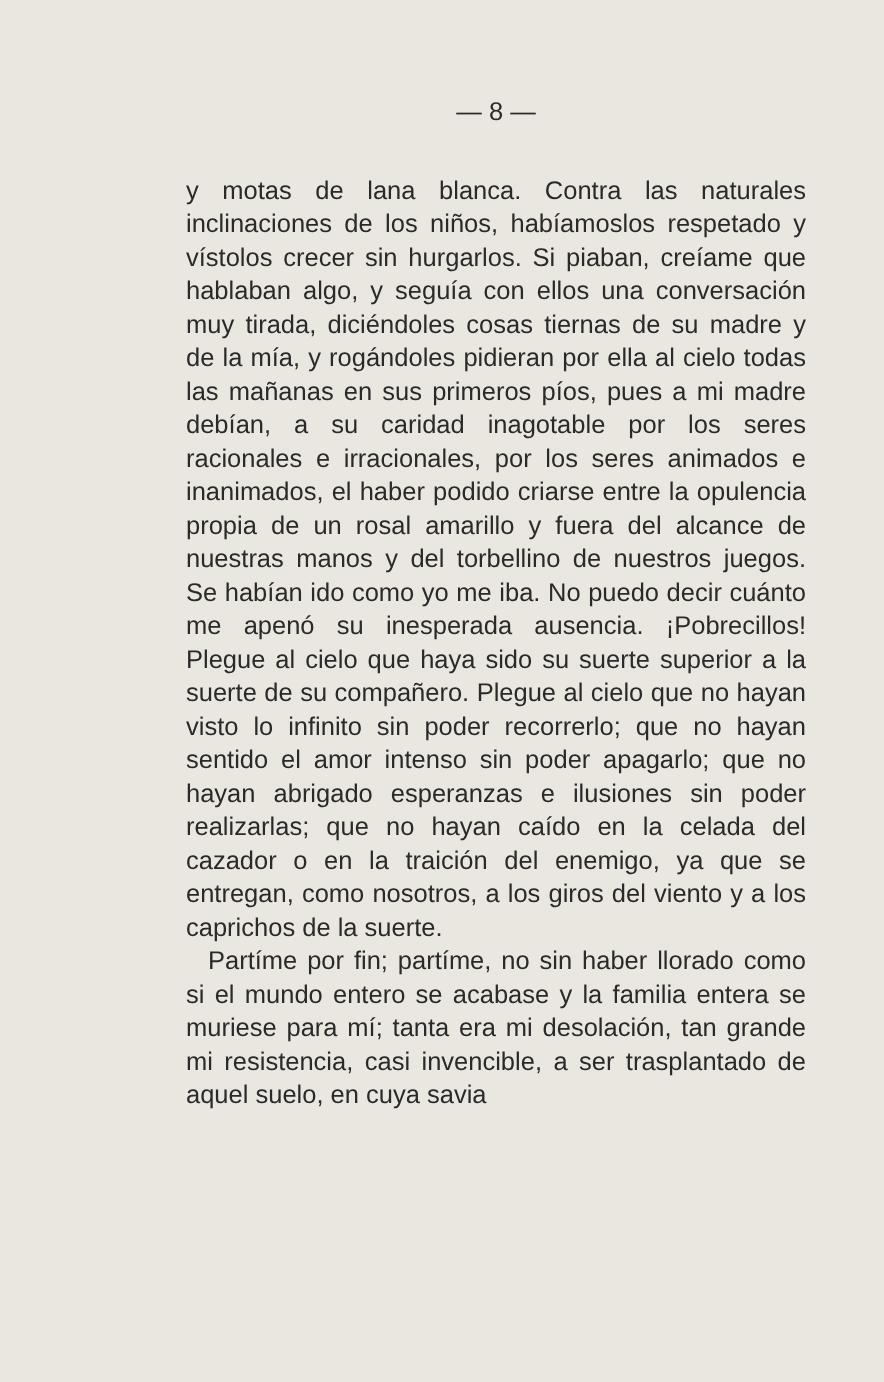— 8 —
y motas de lana blanca. Contra las naturales inclinaciones de los niños, habíamoslos respetado y vístolos crecer sin hurgarlos. Si piaban, creíame que hablaban algo, y seguía con ellos una conversación muy tirada, diciéndoles cosas tiernas de su madre y de la mía, y rogándoles pidieran por ella al cielo todas las mañanas en sus primeros píos, pues a mi madre debían, a su caridad inagotable por los seres racionales e irracionales, por los seres animados e inanimados, el haber podido criarse entre la opulencia propia de un rosal amarillo y fuera del alcance de nuestras manos y del torbellino de nuestros juegos. Se habían ido como yo me iba. No puedo decir cuánto me apenó su inesperada ausencia. ¡Pobrecillos! Plegue al cielo que haya sido su suerte superior a la suerte de su compañero. Plegue al cielo que no hayan visto lo infinito sin poder recorrerlo; que no hayan sentido el amor intenso sin poder apagarlo; que no hayan abrigado esperanzas e ilusiones sin poder realizarlas; que no hayan caído en la celada del cazador o en la traición del enemigo, ya que se entregan, como nosotros, a los giros del viento y a los caprichos de la suerte.
Partíme por fin; partíme, no sin haber llorado como si el mundo entero se acabase y la familia entera se muriese para mí; tanta era mi desolación, tan grande mi resistencia, casi invencible, a ser trasplantado de aquel suelo, en cuya savia